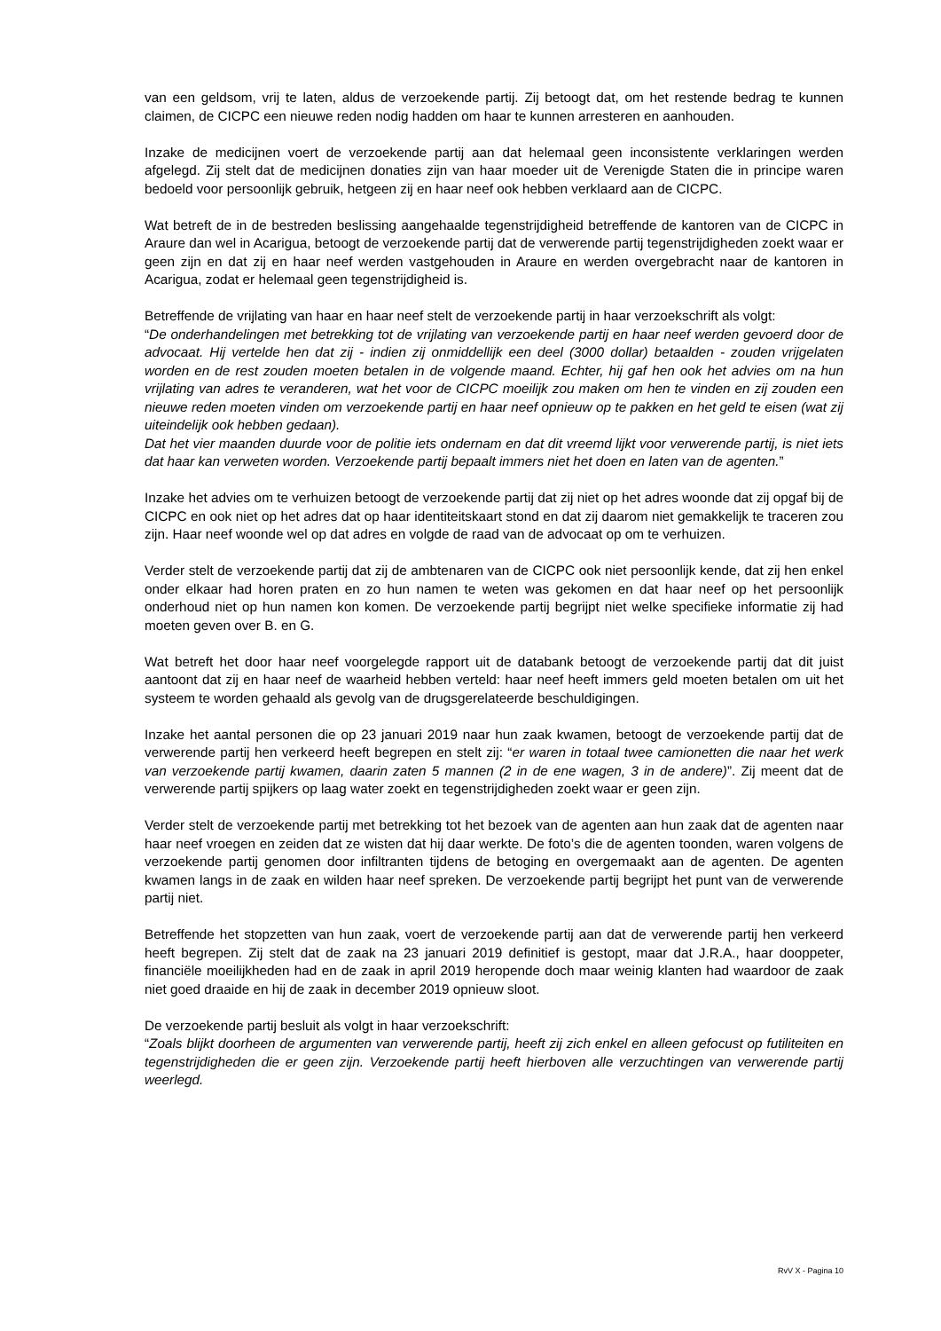van een geldsom, vrij te laten, aldus de verzoekende partij. Zij betoogt dat, om het restende bedrag te kunnen claimen, de CICPC een nieuwe reden nodig hadden om haar te kunnen arresteren en aanhouden.
Inzake de medicijnen voert de verzoekende partij aan dat helemaal geen inconsistente verklaringen werden afgelegd. Zij stelt dat de medicijnen donaties zijn van haar moeder uit de Verenigde Staten die in principe waren bedoeld voor persoonlijk gebruik, hetgeen zij en haar neef ook hebben verklaard aan de CICPC.
Wat betreft de in de bestreden beslissing aangehaalde tegenstrijdigheid betreffende de kantoren van de CICPC in Araure dan wel in Acarigua, betoogt de verzoekende partij dat de verwerende partij tegenstrijdigheden zoekt waar er geen zijn en dat zij en haar neef werden vastgehouden in Araure en werden overgebracht naar de kantoren in Acarigua, zodat er helemaal geen tegenstrijdigheid is.
Betreffende de vrijlating van haar en haar neef stelt de verzoekende partij in haar verzoekschrift als volgt:
“De onderhandelingen met betrekking tot de vrijlating van verzoekende partij en haar neef werden gevoerd door de advocaat. Hij vertelde hen dat zij - indien zij onmiddellijk een deel (3000 dollar) betaalden - zouden vrijgelaten worden en de rest zouden moeten betalen in de volgende maand. Echter, hij gaf hen ook het advies om na hun vrijlating van adres te veranderen, wat het voor de CICPC moeilijk zou maken om hen te vinden en zij zouden een nieuwe reden moeten vinden om verzoekende partij en haar neef opnieuw op te pakken en het geld te eisen (wat zij uiteindelijk ook hebben gedaan).
Dat het vier maanden duurde voor de politie iets ondernam en dat dit vreemd lijkt voor verwerende partij, is niet iets dat haar kan verweten worden. Verzoekende partij bepaalt immers niet het doen en laten van de agenten.”
Inzake het advies om te verhuizen betoogt de verzoekende partij dat zij niet op het adres woonde dat zij opgaf bij de CICPC en ook niet op het adres dat op haar identiteitskaart stond en dat zij daarom niet gemakkelijk te traceren zou zijn. Haar neef woonde wel op dat adres en volgde de raad van de advocaat op om te verhuizen.
Verder stelt de verzoekende partij dat zij de ambtenaren van de CICPC ook niet persoonlijk kende, dat zij hen enkel onder elkaar had horen praten en zo hun namen te weten was gekomen en dat haar neef op het persoonlijk onderhoud niet op hun namen kon komen. De verzoekende partij begrijpt niet welke specifieke informatie zij had moeten geven over B. en G.
Wat betreft het door haar neef voorgelegde rapport uit de databank betoogt de verzoekende partij dat dit juist aantoont dat zij en haar neef de waarheid hebben verteld: haar neef heeft immers geld moeten betalen om uit het systeem te worden gehaald als gevolg van de drugsgerelateerde beschuldigingen.
Inzake het aantal personen die op 23 januari 2019 naar hun zaak kwamen, betoogt de verzoekende partij dat de verwerende partij hen verkeerd heeft begrepen en stelt zij: “er waren in totaal twee camionetten die naar het werk van verzoekende partij kwamen, daarin zaten 5 mannen (2 in de ene wagen, 3 in de andere)”. Zij meent dat de verwerende partij spijkers op laag water zoekt en tegenstrijdigheden zoekt waar er geen zijn.
Verder stelt de verzoekende partij met betrekking tot het bezoek van de agenten aan hun zaak dat de agenten naar haar neef vroegen en zeiden dat ze wisten dat hij daar werkte. De foto’s die de agenten toonden, waren volgens de verzoekende partij genomen door infiltranten tijdens de betoging en overgemaakt aan de agenten. De agenten kwamen langs in de zaak en wilden haar neef spreken. De verzoekende partij begrijpt het punt van de verwerende partij niet.
Betreffende het stopzetten van hun zaak, voert de verzoekende partij aan dat de verwerende partij hen verkeerd heeft begrepen. Zij stelt dat de zaak na 23 januari 2019 definitief is gestopt, maar dat J.R.A., haar dooppeter, financiële moeilijkheden had en de zaak in april 2019 heropende doch maar weinig klanten had waardoor de zaak niet goed draaide en hij de zaak in december 2019 opnieuw sloot.
De verzoekende partij besluit als volgt in haar verzoekschrift:
“Zoals blijkt doorheen de argumenten van verwerende partij, heeft zij zich enkel en alleen gefocust op futiliteiten en tegenstrijdigheden die er geen zijn. Verzoekende partij heeft hierboven alle verzuchtingen van verwerende partij weerlegd.
RvV X - Pagina 10